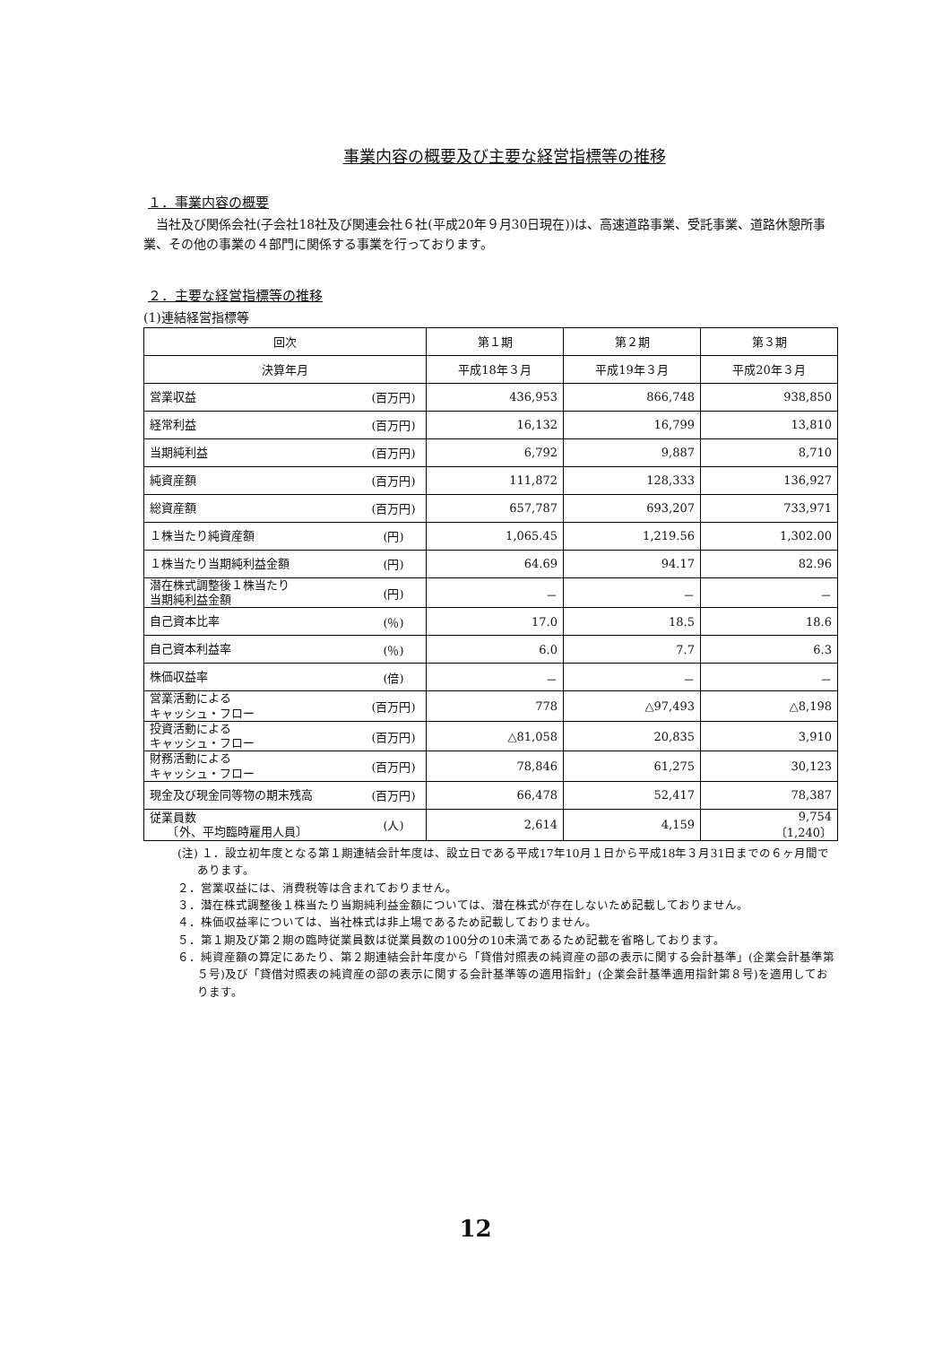事業内容の概要及び主要な経営指標等の推移
１．事業内容の概要
　当社及び関係会社(子会社18社及び関連会社６社(平成20年９月30日現在))は、高速道路事業、受託事業、道路休憩所事業、その他の事業の４部門に関係する事業を行っております。
２．主要な経営指標等の推移
(1)連結経営指標等
| 回次 | | 第１期 | 第２期 | 第３期 |
| --- | --- | --- | --- | --- |
| 決算年月 | | 平成18年３月 | 平成19年３月 | 平成20年３月 |
| 営業収益 | (百万円) | 436,953 | 866,748 | 938,850 |
| 経常利益 | (百万円) | 16,132 | 16,799 | 13,810 |
| 当期純利益 | (百万円) | 6,792 | 9,887 | 8,710 |
| 純資産額 | (百万円) | 111,872 | 128,333 | 136,927 |
| 総資産額 | (百万円) | 657,787 | 693,207 | 733,971 |
| １株当たり純資産額 | (円) | 1,065.45 | 1,219.56 | 1,302.00 |
| １株当たり当期純利益金額 | (円) | 64.69 | 94.17 | 82.96 |
| 潜在株式調整後１株当たり 当期純利益金額 | (円) | － | － | － |
| 自己資本比率 | (％) | 17.0 | 18.5 | 18.6 |
| 自己資本利益率 | (％) | 6.0 | 7.7 | 6.3 |
| 株価収益率 | (倍) | － | － | － |
| 営業活動による キャッシュ・フロー | (百万円) | 778 | △97,493 | △8,198 |
| 投資活動による キャッシュ・フロー | (百万円) | △81,058 | 20,835 | 3,910 |
| 財務活動による キャッシュ・フロー | (百万円) | 78,846 | 61,275 | 30,123 |
| 現金及び現金同等物の期末残高 | (百万円) | 66,478 | 52,417 | 78,387 |
| 従業員数 〔外、平均臨時雇用人員〕 | (人) | 2,614 | 4,159 | 9,754 〔1,240〕 |
(注) １．設立初年度となる第１期連結会計年度は、設立日である平成17年10月１日から平成18年３月31日までの６ヶ月間であります。
２．営業収益には、消費税等は含まれておりません。
３．潜在株式調整後１株当たり当期純利益金額については、潜在株式が存在しないため記載しておりません。
４．株価収益率については、当社株式は非上場であるため記載しておりません。
５．第１期及び第２期の臨時従業員数は従業員数の100分の10未満であるため記載を省略しております。
６．純資産額の算定にあたり、第２期連結会計年度から「貸借対照表の純資産の部の表示に関する会計基準」(企業会計基準第５号)及び「貸借対照表の純資産の部の表示に関する会計基準等の適用指針」(企業会計基準適用指針第８号)を適用しております。
12